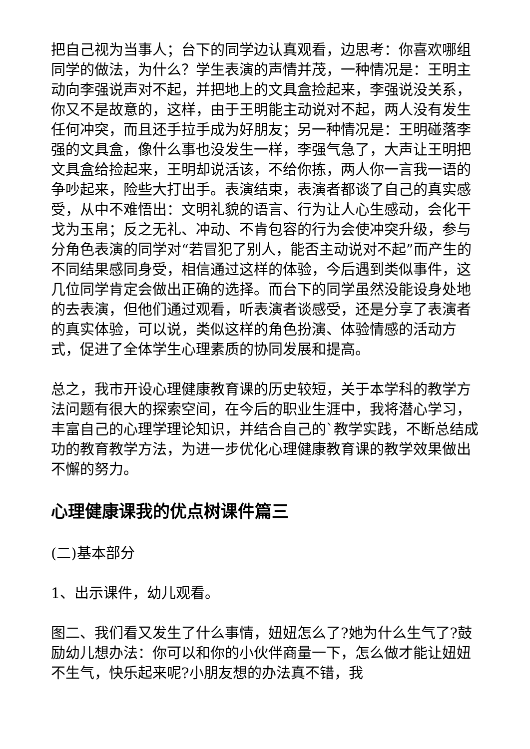把自己视为当事人；台下的同学边认真观看，边思考：你喜欢哪组同学的做法，为什么？学生表演的声情并茂，一种情况是：王明主动向李强说声对不起，并把地上的文具盒捡起来，李强说没关系，你又不是故意的，这样，由于王明能主动说对不起，两人没有发生任何冲突，而且还手拉手成为好朋友；另一种情况是：王明碰落李强的文具盒，像什么事也没发生一样，李强气急了，大声让王明把文具盒给捡起来，王明却说活该，不给你拣，两人你一言我一语的争吵起来，险些大打出手。表演结束，表演者都谈了自己的真实感受，从中不难悟出：文明礼貌的语言、行为让人心生感动，会化干戈为玉帛；反之无礼、冲动、不肯包容的行为会使冲突升级，参与分角色表演的同学对“若冒犯了别人，能否主动说对不起”而产生的不同结果感同身受，相信通过这样的体验，今后遇到类似事件，这几位同学肯定会做出正确的选择。而台下的同学虽然没能设身处地的去表演，但他们通过观看，听表演者谈感受，还是分享了表演者的真实体验，可以说，类似这样的角色扮演、体验情感的活动方式，促进了全体学生心理素质的协同发展和提高。
总之，我市开设心理健康教育课的历史较短，关于本学科的教学方法问题有很大的探索空间，在今后的职业生涯中，我将潜心学习，丰富自己的心理学理论知识，并结合自己的`教学实践，不断总结成功的教育教学方法，为进一步优化心理健康教育课的教学效果做出不懈的努力。
心理健康课我的优点树课件篇三
(二)基本部分
1、出示课件，幼儿观看。
图二、我们看又发生了什么事情，妞妞怎么了?她为什么生气了?鼓励幼儿想办法：你可以和你的小伙伴商量一下，怎么做才能让妞妞不生气，快乐起来呢?小朋友想的办法真不错，我